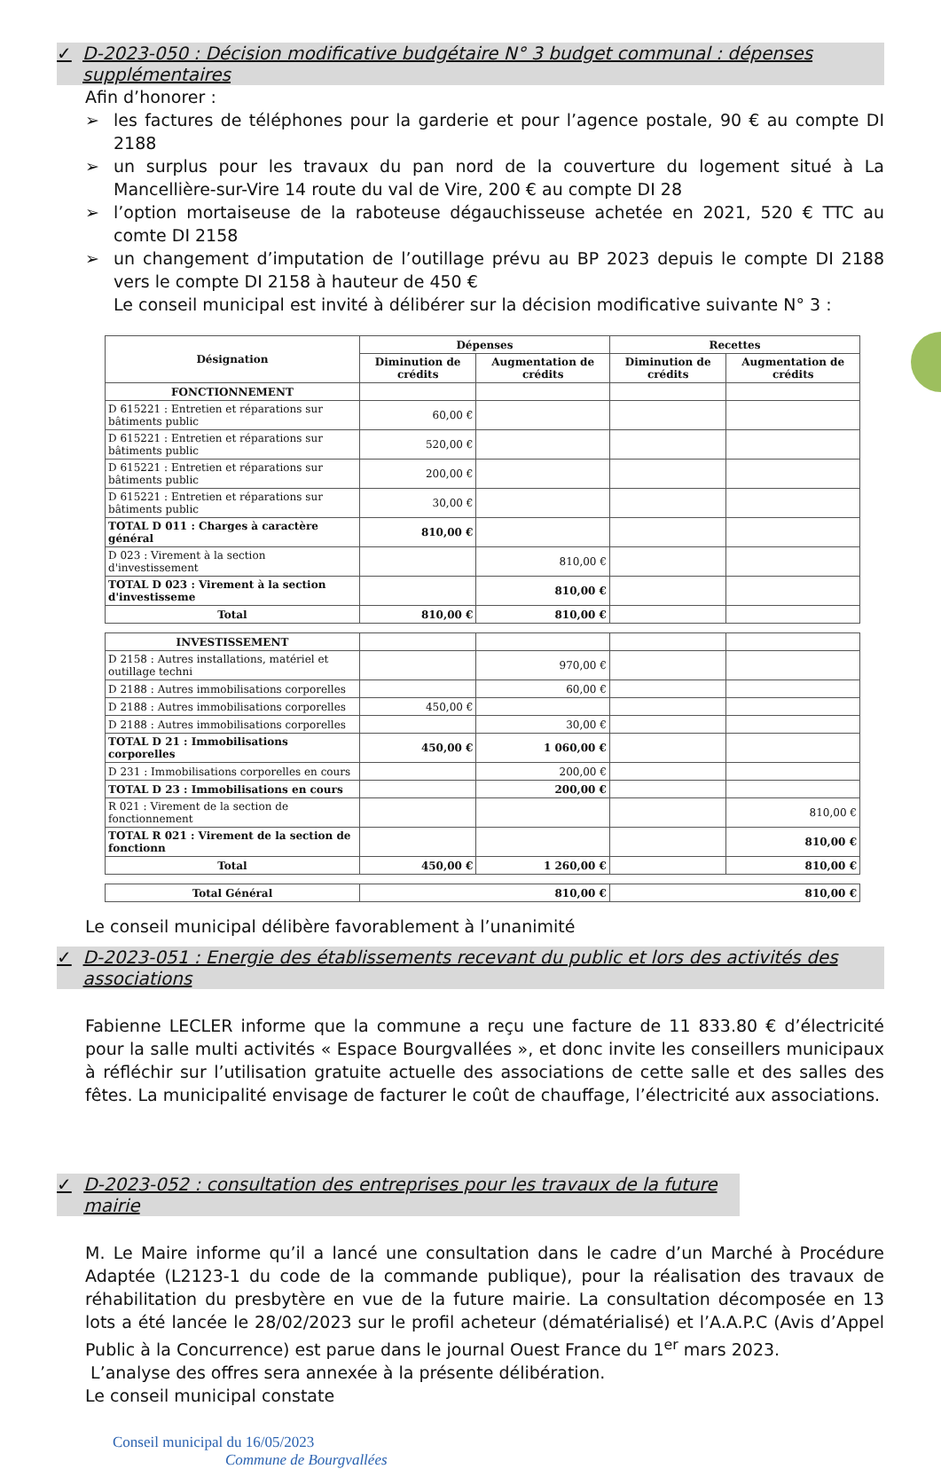✓ D-2023-050 : Décision modificative budgétaire N° 3 budget communal : dépenses supplémentaires
Afin d’honorer :
➢ les factures de téléphones pour la garderie et pour l’agence postale, 90 € au compte DI 2188
➢ un surplus pour les travaux du pan nord de la couverture du logement situé à La Mancellière-sur-Vire 14 route du val de Vire, 200 € au compte DI 28
➢ l’option mortaiseuse de la raboteuse dégauchisseuse achetée en 2021, 520 € TTC au comte DI 2158
➢ un changement d’imputation de l’outillage prévu au BP 2023 depuis le compte DI 2188 vers le compte DI 2158 à hauteur de 450 €
Le conseil municipal est invité à délibérer sur la décision modificative suivante N° 3 :
| Désignation | Dépenses | | Recettes | |
| --- | --- | --- | --- | --- |
| | Diminution de crédits | Augmentation de crédits | Diminution de crédits | Augmentation de crédits |
| FONCTIONNEMENT | | | | |
| D 615221 : Entretien et réparations sur bâtiments public | 60,00 € | | | |
| D 615221 : Entretien et réparations sur bâtiments public | 520,00 € | | | |
| D 615221 : Entretien et réparations sur bâtiments public | 200,00 € | | | |
| D 615221 : Entretien et réparations sur bâtiments public | 30,00 € | | | |
| TOTAL D 011 : Charges à caractère général | 810,00 € | | | |
| D 023 : Virement à la section d'investissement | | 810,00 € | | |
| TOTAL D 023 : Virement à la section d'investisseme | | 810,00 € | | |
| Total | 810,00 € | 810,00 € | | |
| INVESTISSEMENT | | | | |
| D 2158 : Autres installations, matériel et outillage techni | | 970,00 € | | |
| D 2188 : Autres immobilisations corporelles | | 60,00 € | | |
| D 2188 : Autres immobilisations corporelles | 450,00 € | | | |
| D 2188 : Autres immobilisations corporelles | | 30,00 € | | |
| TOTAL D 21 : Immobilisations corporelles | 450,00 € | 1 060,00 € | | |
| D 231 : Immobilisations corporelles en cours | | 200,00 € | | |
| TOTAL D 23 : Immobilisations en cours | | 200,00 € | | |
| R 021 : Virement de la section de fonctionnement | | | | 810,00 € |
| TOTAL R 021 : Virement de la section de fonctionn | | | | 810,00 € |
| Total | 450,00 € | 1 260,00 € | | 810,00 € |
| Total Général | 810,00 € | | 810,00 € | |
Le conseil municipal délibère favorablement à l’unanimité
✓ D-2023-051 : Energie des établissements recevant du public et lors des activités des associations
Fabienne LECLER informe que la commune a reçu une facture de 11 833.80 € d’électricité pour la salle multi activités « Espace Bourgvallées », et donc invite les conseillers municipaux à réfléchir sur l’utilisation gratuite actuelle des associations de cette salle et des salles des fêtes. La municipalité envisage de facturer le coût de chauffage, l’électricité aux associations.
✓ D-2023-052 : consultation des entreprises pour les travaux de la future mairie
M. Le Maire informe qu’il a lancé une consultation dans le cadre d’un Marché à Procédure Adaptée (L2123-1 du code de la commande publique), pour la réalisation des travaux de réhabilitation du presbytère en vue de la future mairie. La consultation décomposée en 13 lots a été lancée le 28/02/2023 sur le profil acheteur (dématérialisé) et l’A.A.P.C (Avis d’Appel Public à la Concurrence) est parue dans le journal Ouest France du 1<sup>er</sup> mars 2023.
L’analyse des offres sera annexée à la présente délibération.
Le conseil municipal constate
Conseil municipal du 16/05/2023
Commune de Bourgvallées